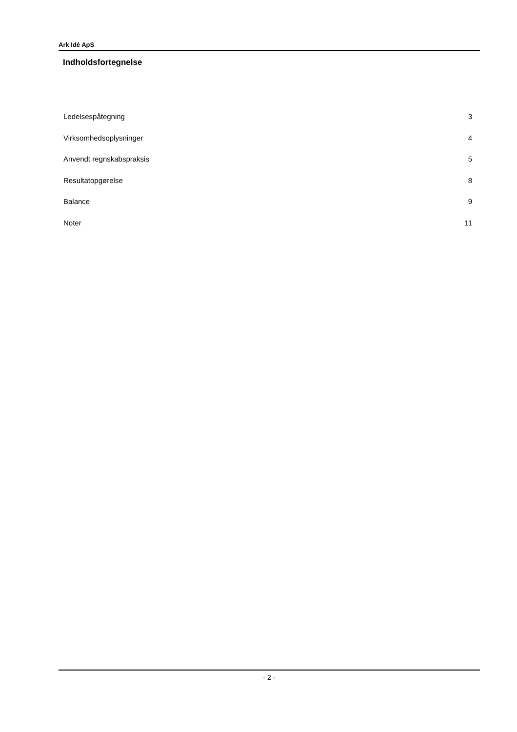Ark Idé ApS
Indholdsfortegnelse
Ledelsespåtegning 3
Virksomhedsoplysninger 4
Anvendt regnskabspraksis 5
Resultatopgørelse 8
Balance 9
Noter 11
- 2 -